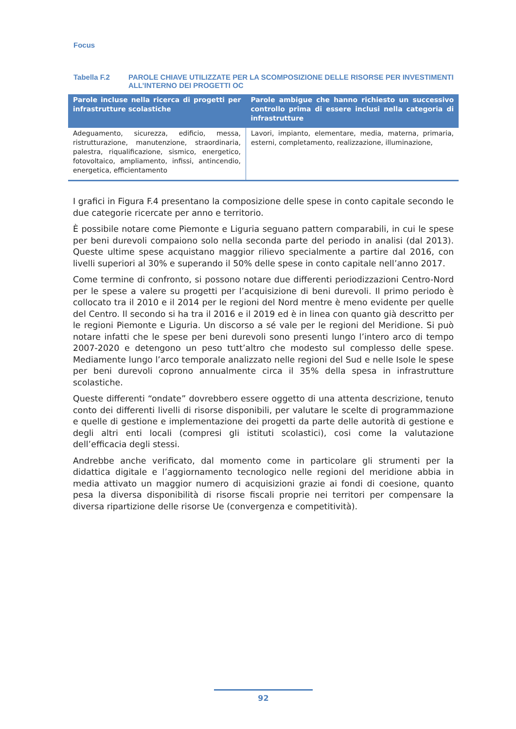Focus
Tabella F.2 PAROLE CHIAVE UTILIZZATE PER LA SCOMPOSIZIONE DELLE RISORSE PER INVESTIMENTI ALL’INTERNO DEI PROGETTI OC
| Parole incluse nella ricerca di progetti per infrastrutture scolastiche | Parole ambigue che hanno richiesto un successivo controllo prima di essere inclusi nella categoria di infrastrutture |
| --- | --- |
| Adeguamento, sicurezza, edificio, messa, ristrutturazione, manutenzione, straordinaria, palestra, riqualificazione, sismico, energetico, fotovoltaico, ampliamento, infissi, antincendio, energetica, efficientamento | Lavori, impianto, elementare, media, materna, primaria, esterni, completamento, realizzazione, illuminazione, |
I grafici in Figura F.4 presentano la composizione delle spese in conto capitale secondo le due categorie ricercate per anno e territorio.
È possibile notare come Piemonte e Liguria seguano pattern comparabili, in cui le spese per beni durevoli compaiono solo nella seconda parte del periodo in analisi (dal 2013). Queste ultime spese acquistano maggior rilievo specialmente a partire dal 2016, con livelli superiori al 30% e superando il 50% delle spese in conto capitale nell’anno 2017.
Come termine di confronto, si possono notare due differenti periodizzazioni Centro-Nord per le spese a valere su progetti per l’acquisizione di beni durevoli. Il primo periodo è collocato tra il 2010 e il 2014 per le regioni del Nord mentre è meno evidente per quelle del Centro. Il secondo si ha tra il 2016 e il 2019 ed è in linea con quanto già descritto per le regioni Piemonte e Liguria. Un discorso a sé vale per le regioni del Meridione. Si può notare infatti che le spese per beni durevoli sono presenti lungo l’intero arco di tempo 2007-2020 e detengono un peso tutt’altro che modesto sul complesso delle spese. Mediamente lungo l’arco temporale analizzato nelle regioni del Sud e nelle Isole le spese per beni durevoli coprono annualmente circa il 35% della spesa in infrastrutture scolastiche.
Queste differenti “ondate” dovrebbero essere oggetto di una attenta descrizione, tenuto conto dei differenti livelli di risorse disponibili, per valutare le scelte di programmazione e quelle di gestione e implementazione dei progetti da parte delle autorità di gestione e degli altri enti locali (compresi gli istituti scolastici), cosi come la valutazione dell’efficacia degli stessi.
Andrebbe anche verificato, dal momento come in particolare gli strumenti per la didattica digitale e l’aggiornamento tecnologico nelle regioni del meridione abbia in media attivato un maggior numero di acquisizioni grazie ai fondi di coesione, quanto pesa la diversa disponibilità di risorse fiscali proprie nei territori per compensare la diversa ripartizione delle risorse Ue (convergenza e competitività).
92